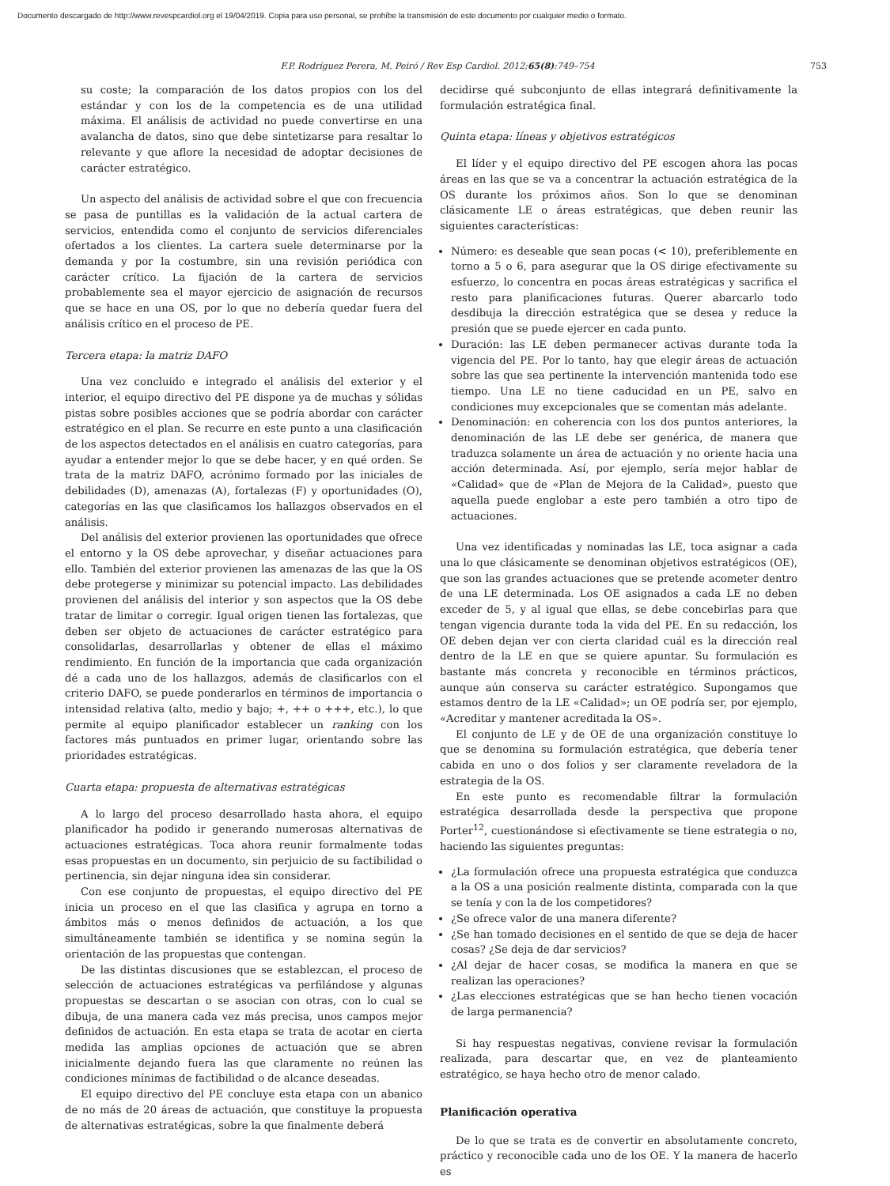Documento descargado de http://www.revespcardiol.org el 19/04/2019. Copia para uso personal, se prohíbe la transmisión de este documento por cualquier medio o formato.
F.P. Rodríguez Perera, M. Peiró / Rev Esp Cardiol. 2012;65(8):749–754
753
su coste; la comparación de los datos propios con los del estándar y con los de la competencia es de una utilidad máxima. El análisis de actividad no puede convertirse en una avalancha de datos, sino que debe sintetizarse para resaltar lo relevante y que aflore la necesidad de adoptar decisiones de carácter estratégico.
Un aspecto del análisis de actividad sobre el que con frecuencia se pasa de puntillas es la validación de la actual cartera de servicios, entendida como el conjunto de servicios diferenciales ofertados a los clientes. La cartera suele determinarse por la demanda y por la costumbre, sin una revisión periódica con carácter crítico. La fijación de la cartera de servicios probablemente sea el mayor ejercicio de asignación de recursos que se hace en una OS, por lo que no debería quedar fuera del análisis crítico en el proceso de PE.
Tercera etapa: la matriz DAFO
Una vez concluido e integrado el análisis del exterior y el interior, el equipo directivo del PE dispone ya de muchas y sólidas pistas sobre posibles acciones que se podría abordar con carácter estratégico en el plan. Se recurre en este punto a una clasificación de los aspectos detectados en el análisis en cuatro categorías, para ayudar a entender mejor lo que se debe hacer, y en qué orden. Se trata de la matriz DAFO, acrónimo formado por las iniciales de debilidades (D), amenazas (A), fortalezas (F) y oportunidades (O), categorías en las que clasificamos los hallazgos observados en el análisis.
Del análisis del exterior provienen las oportunidades que ofrece el entorno y la OS debe aprovechar, y diseñar actuaciones para ello. También del exterior provienen las amenazas de las que la OS debe protegerse y minimizar su potencial impacto. Las debilidades provienen del análisis del interior y son aspectos que la OS debe tratar de limitar o corregir. Igual origen tienen las fortalezas, que deben ser objeto de actuaciones de carácter estratégico para consolidarlas, desarrollarlas y obtener de ellas el máximo rendimiento. En función de la importancia que cada organización dé a cada uno de los hallazgos, además de clasificarlos con el criterio DAFO, se puede ponderarlos en términos de importancia o intensidad relativa (alto, medio y bajo; +, ++ o +++, etc.), lo que permite al equipo planificador establecer un ranking con los factores más puntuados en primer lugar, orientando sobre las prioridades estratégicas.
Cuarta etapa: propuesta de alternativas estratégicas
A lo largo del proceso desarrollado hasta ahora, el equipo planificador ha podido ir generando numerosas alternativas de actuaciones estratégicas. Toca ahora reunir formalmente todas esas propuestas en un documento, sin perjuicio de su factibilidad o pertinencia, sin dejar ninguna idea sin considerar.
Con ese conjunto de propuestas, el equipo directivo del PE inicia un proceso en el que las clasifica y agrupa en torno a ámbitos más o menos definidos de actuación, a los que simultáneamente también se identifica y se nomina según la orientación de las propuestas que contengan.
De las distintas discusiones que se establezcan, el proceso de selección de actuaciones estratégicas va perfilándose y algunas propuestas se descartan o se asocian con otras, con lo cual se dibuja, de una manera cada vez más precisa, unos campos mejor definidos de actuación. En esta etapa se trata de acotar en cierta medida las amplias opciones de actuación que se abren inicialmente dejando fuera las que claramente no reúnen las condiciones mínimas de factibilidad o de alcance deseadas.
El equipo directivo del PE concluye esta etapa con un abanico de no más de 20 áreas de actuación, que constituye la propuesta de alternativas estratégicas, sobre la que finalmente deberá
decidirse qué subconjunto de ellas integrará definitivamente la formulación estratégica final.
Quinta etapa: líneas y objetivos estratégicos
El líder y el equipo directivo del PE escogen ahora las pocas áreas en las que se va a concentrar la actuación estratégica de la OS durante los próximos años. Son lo que se denominan clásicamente LE o áreas estratégicas, que deben reunir las siguientes características:
Número: es deseable que sean pocas (< 10), preferiblemente en torno a 5 o 6, para asegurar que la OS dirige efectivamente su esfuerzo, lo concentra en pocas áreas estratégicas y sacrifica el resto para planificaciones futuras. Querer abarcarlo todo desdibuja la dirección estratégica que se desea y reduce la presión que se puede ejercer en cada punto.
Duración: las LE deben permanecer activas durante toda la vigencia del PE. Por lo tanto, hay que elegir áreas de actuación sobre las que sea pertinente la intervención mantenida todo ese tiempo. Una LE no tiene caducidad en un PE, salvo en condiciones muy excepcionales que se comentan más adelante.
Denominación: en coherencia con los dos puntos anteriores, la denominación de las LE debe ser genérica, de manera que traduzca solamente un área de actuación y no oriente hacia una acción determinada. Así, por ejemplo, sería mejor hablar de «Calidad» que de «Plan de Mejora de la Calidad», puesto que aquella puede englobar a este pero también a otro tipo de actuaciones.
Una vez identificadas y nominadas las LE, toca asignar a cada una lo que clásicamente se denominan objetivos estratégicos (OE), que son las grandes actuaciones que se pretende acometer dentro de una LE determinada. Los OE asignados a cada LE no deben exceder de 5, y al igual que ellas, se debe concebirlas para que tengan vigencia durante toda la vida del PE. En su redacción, los OE deben dejan ver con cierta claridad cuál es la dirección real dentro de la LE en que se quiere apuntar. Su formulación es bastante más concreta y reconocible en términos prácticos, aunque aún conserva su carácter estratégico. Supongamos que estamos dentro de la LE «Calidad»; un OE podría ser, por ejemplo, «Acreditar y mantener acreditada la OS».
El conjunto de LE y de OE de una organización constituye lo que se denomina su formulación estratégica, que debería tener cabida en uno o dos folios y ser claramente reveladora de la estrategia de la OS.
En este punto es recomendable filtrar la formulación estratégica desarrollada desde la perspectiva que propone Porter<sup>12</sup>, cuestionándose si efectivamente se tiene estrategia o no, haciendo las siguientes preguntas:
¿La formulación ofrece una propuesta estratégica que conduzca a la OS a una posición realmente distinta, comparada con la que se tenía y con la de los competidores?
¿Se ofrece valor de una manera diferente?
¿Se han tomado decisiones en el sentido de que se deja de hacer cosas? ¿Se deja de dar servicios?
¿Al dejar de hacer cosas, se modifica la manera en que se realizan las operaciones?
¿Las elecciones estratégicas que se han hecho tienen vocación de larga permanencia?
Si hay respuestas negativas, conviene revisar la formulación realizada, para descartar que, en vez de planteamiento estratégico, se haya hecho otro de menor calado.
Planificación operativa
De lo que se trata es de convertir en absolutamente concreto, práctico y reconocible cada uno de los OE. Y la manera de hacerlo es